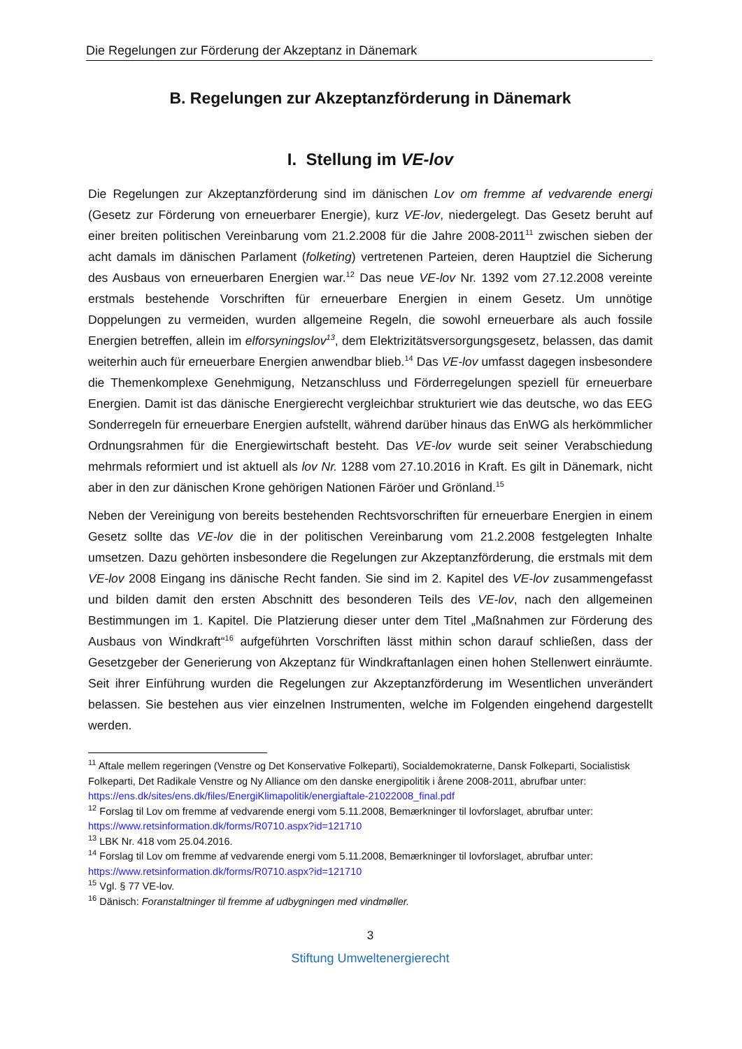Die Regelungen zur Förderung der Akzeptanz in Dänemark
B. Regelungen zur Akzeptanzförderung in Dänemark
I. Stellung im VE-lov
Die Regelungen zur Akzeptanzförderung sind im dänischen Lov om fremme af vedvarende energi (Gesetz zur Förderung von erneuerbarer Energie), kurz VE-lov, niedergelegt. Das Gesetz beruht auf einer breiten politischen Vereinbarung vom 21.2.2008 für die Jahre 2008-2011<sup>11</sup> zwischen sieben der acht damals im dänischen Parlament (folketing) vertretenen Parteien, deren Hauptziel die Sicherung des Ausbaus von erneuerbaren Energien war.<sup>12</sup> Das neue VE-lov Nr. 1392 vom 27.12.2008 vereinte erstmals bestehende Vorschriften für erneuerbare Energien in einem Gesetz. Um unnötige Doppelungen zu vermeiden, wurden allgemeine Regeln, die sowohl erneuerbare als auch fossile Energien betreffen, allein im elforsyningslov<sup>13</sup>, dem Elektrizitätsversorgungsgesetz, belassen, das damit weiterhin auch für erneuerbare Energien anwendbar blieb.<sup>14</sup> Das VE-lov umfasst dagegen insbesondere die Themenkomplexe Genehmigung, Netzanschluss und Förderregelungen speziell für erneuerbare Energien. Damit ist das dänische Energierecht vergleichbar strukturiert wie das deutsche, wo das EEG Sonderregeln für erneuerbare Energien aufstellt, während darüber hinaus das EnWG als herkömmlicher Ordnungsrahmen für die Energiewirtschaft besteht. Das VE-lov wurde seit seiner Verabschiedung mehrmals reformiert und ist aktuell als lov Nr. 1288 vom 27.10.2016 in Kraft. Es gilt in Dänemark, nicht aber in den zur dänischen Krone gehörigen Nationen Färöer und Grönland.<sup>15</sup>
Neben der Vereinigung von bereits bestehenden Rechtsvorschriften für erneuerbare Energien in einem Gesetz sollte das VE-lov die in der politischen Vereinbarung vom 21.2.2008 festgelegten Inhalte umsetzen. Dazu gehörten insbesondere die Regelungen zur Akzeptanzförderung, die erstmals mit dem VE-lov 2008 Eingang ins dänische Recht fanden. Sie sind im 2. Kapitel des VE-lov zusammengefasst und bilden damit den ersten Abschnitt des besonderen Teils des VE-lov, nach den allgemeinen Bestimmungen im 1. Kapitel. Die Platzierung dieser unter dem Titel „Maßnahmen zur Förderung des Ausbaus von Windkraft“<sup>16</sup> aufgeführten Vorschriften lässt mithin schon darauf schließen, dass der Gesetzgeber der Generierung von Akzeptanz für Windkraftanlagen einen hohen Stellenwert einräumte. Seit ihrer Einführung wurden die Regelungen zur Akzeptanzförderung im Wesentlichen unverändert belassen. Sie bestehen aus vier einzelnen Instrumenten, welche im Folgenden eingehend dargestellt werden.
<sup>11</sup> Aftale mellem regeringen (Venstre og Det Konservative Folkeparti), Socialdemokraterne, Dansk Folkeparti, Socialistisk Folkeparti, Det Radikale Venstre og Ny Alliance om den danske energipolitik i årene 2008-2011, abrufbar unter: https://ens.dk/sites/ens.dk/files/EnergiKlimapolitik/energiaftale-21022008_final.pdf
<sup>12</sup> Forslag til Lov om fremme af vedvarende energi vom 5.11.2008, Bemærkninger til lovforslaget, abrufbar unter: https://www.retsinformation.dk/forms/R0710.aspx?id=121710
<sup>13</sup> LBK Nr. 418 vom 25.04.2016.
<sup>14</sup> Forslag til Lov om fremme af vedvarende energi vom 5.11.2008, Bemærkninger til lovforslaget, abrufbar unter: https://www.retsinformation.dk/forms/R0710.aspx?id=121710
<sup>15</sup> Vgl. § 77 VE-lov.
<sup>16</sup> Dänisch: Foranstaltninger til fremme af udbygningen med vindmøller.
3
Stiftung Umweltenergierecht